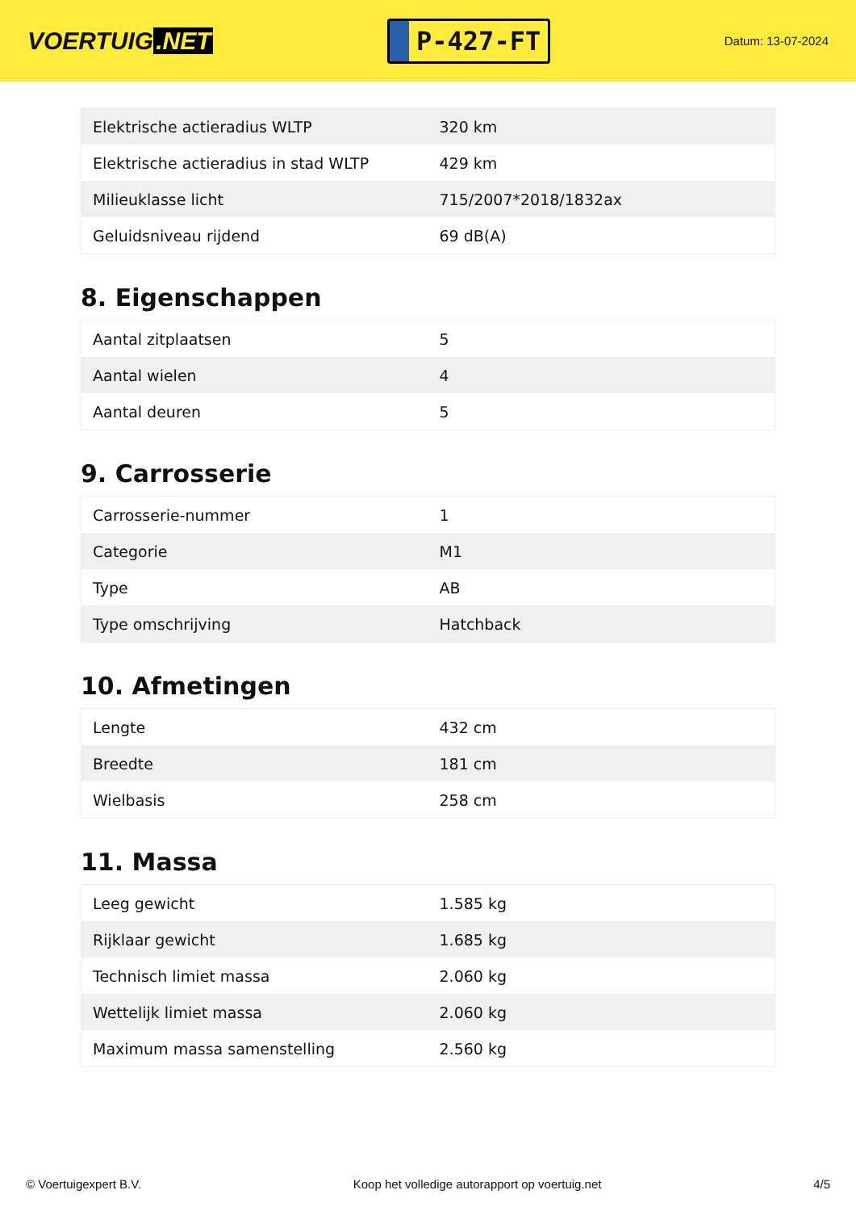VOERTUIG.NET
P-427-FT
Datum: 13-07-2024
| Elektrische actieradius WLTP | 320 km |
| Elektrische actieradius in stad WLTP | 429 km |
| Milieuklasse licht | 715/2007*2018/1832ax |
| Geluidsniveau rijdend | 69 dB(A) |
8. Eigenschappen
| Aantal zitplaatsen | 5 |
| Aantal wielen | 4 |
| Aantal deuren | 5 |
9. Carrosserie
| Carrosserie-nummer | 1 |
| Categorie | M1 |
| Type | AB |
| Type omschrijving | Hatchback |
10. Afmetingen
| Lengte | 432 cm |
| Breedte | 181 cm |
| Wielbasis | 258 cm |
11. Massa
| Leeg gewicht | 1.585 kg |
| Rijklaar gewicht | 1.685 kg |
| Technisch limiet massa | 2.060 kg |
| Wettelijk limiet massa | 2.060 kg |
| Maximum massa samenstelling | 2.560 kg |
© Voertuigexpert B.V. Koop het volledige autorapport op voertuig.net 4/5